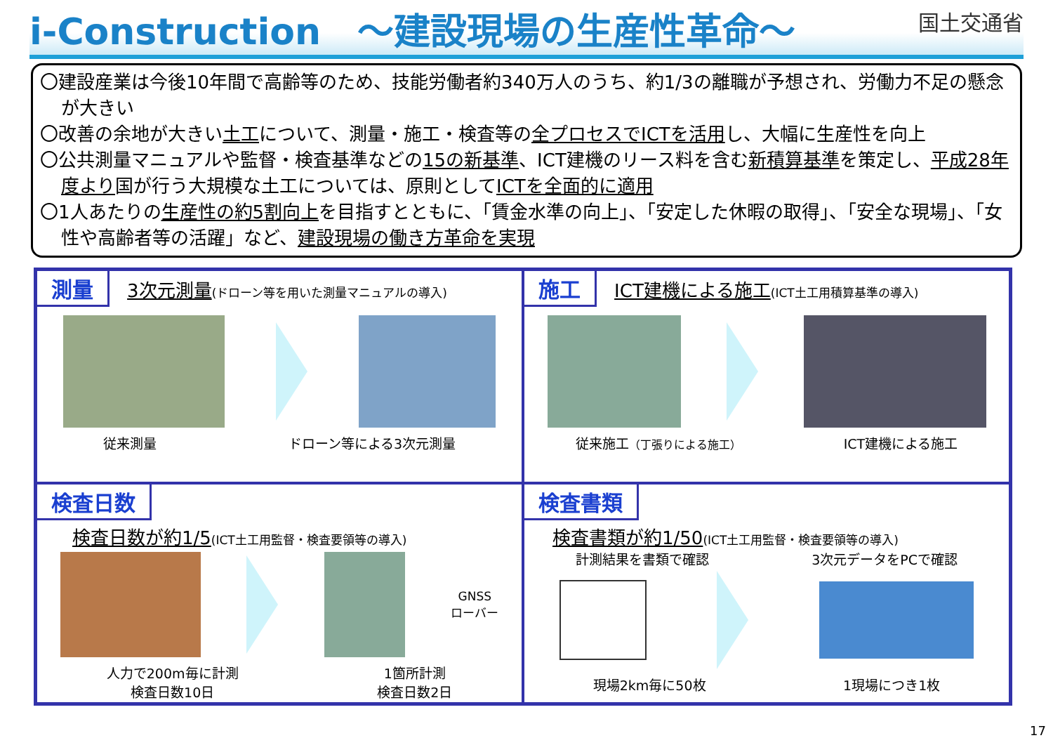i-Construction　～建設現場の生産性革命～
国土交通省
〇建設産業は今後10年間で高齢等のため、技能労働者約340万人のうち、約1/3の離職が予想され、労働力不足の懸念が大きい
〇改善の余地が大きい土工について、測量・施工・検査等の全プロセスでICTを活用し、大幅に生産性を向上
〇公共測量マニュアルや監督・検査基準などの15の新基準、ICT建機のリース料を含む新積算基準を策定し、平成28年度より国が行う大規模な土工については、原則としてICTを全面的に適用
〇1人あたりの生産性の約5割向上を目指すとともに、「賃金水準の向上」、「安定した休暇の取得」、「安全な現場」、「女性や高齢者等の活躍」など、建設現場の働き方革命を実現
測量 3次元測量(ドローン等を用いた測量マニュアルの導入)
従来測量 ドローン等による3次元測量
施工 ICT建機による施工(ICT土工用積算基準の導入)
従来施工（丁張りによる施工） ICT建機による施工
検査日数
検査日数が約1/5(ICT土工用監督・検査要領等の導入)
GNSS
ローバー
人力で200m毎に計測
検査日数10日 1箇所計測
検査日数2日
検査書類
検査書類が約1/50(ICT土工用監督・検査要領等の導入)
計測結果を書類で確認 3次元データをPCで確認
現場2km毎に50枚 1現場につき1枚
17